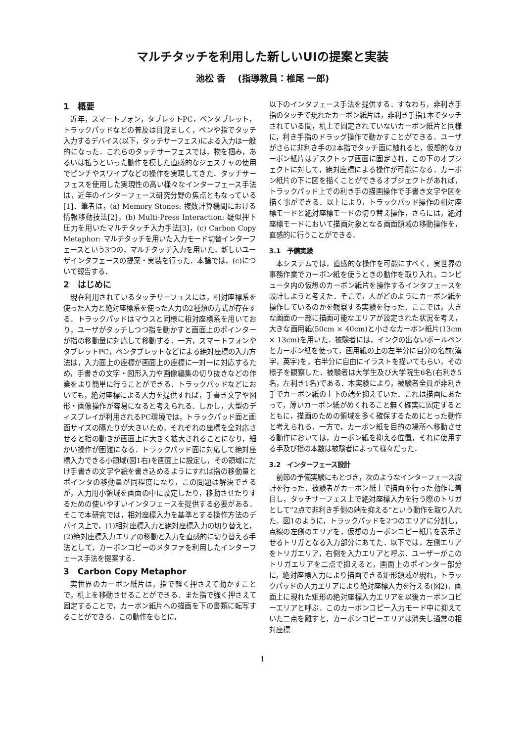マルチタッチを利用した新しいUIの提案と実装
池松 香　 (指導教員：椎尾 一郎)
1　概要
近年，スマートフォン，タブレットPC，ペンタブレット，トラックパッドなどの普及は目覚ましく，ペンや指でタッチ入力するデバイス(以下，タッチサーフェス)による入力は一般的になった．これらのタッチサーフェスでは，物を掴み，あるいは払うといった動作を模した直感的なジェスチャの使用でピンチやスワイプなどの操作を実現してきた．タッチサーフェスを使用した実現性の高い様々なインターフェース手法は，近年のインターフェース研究分野の焦点ともなっている[1]．筆者は，(a) Memory Stones: 複数計算機間における情報移動技法[2]，(b) Multi-Press Interaction: 疑似押下圧力を用いたマルチタッチ入力手法[3]，(c) Carbon Copy Metaphor: マルチタッチを用いた入力モード切替インターフェースという3つの，マルチタッチ入力を用いた，新しいユーザインタフェースの提案・実装を行った．本論では，(c)について報告する．
2　はじめに
現在利用されているタッチサーフェスには，相対座標系を使った入力と絶対座標系を使った入力の2種類の方式が存在する．トラックパッドはマウスと同様に相対座標系を用いており，ユーザがタッチしつつ指を動かすと画面上のポインターが指の移動量に対応して移動する．一方，スマートフォンやタブレットPC，ペンタブレットなどによる絶対座標の入力方法は，入力面上の座標が画面上の座標に一対一に対応するため，手書きの文字・図形入力や画像編集の切り抜きなどの作業をより簡単に行うことができる．トラックパッドなどにおいても，絶対座標による入力を提供すれば，手書き文字や図形・画像操作が容易になると考えられる．しかし，大型のディスプレイが利用されるPC環境では，トラックパッド面と画面サイズの隔たりが大きいため，それぞれの座標を全対応させると指の動きが画面上に大きく拡大されることになり，細かい操作が困難になる．トラックパッド面に対応して絶対座標入力できる小領域(図1右)を画面上に設定し，その領域にだけ手書きの文字や絵を書き込めるようにすれば指の移動量とポインタの移動量が同程度になり，この問題は解決できるが，入力用小領域を画面の中に設定したり，移動させたりするための使いやすいインタフェースを提供する必要がある．そこで本研究では，相対座標入力を基準とする操作方法のデバイス上で，(1)相対座標入力と絶対座標入力の切り替えと，(2)絶対座標入力エリアの移動と入力を直感的に切り替える手法として，カーボンコピーのメタファを利用したインターフェース手法を提案する．
3　Carbon Copy Metaphor
実世界のカーボン紙片は，指で軽く押さえて動かすことで，机上を移動させることができる．また指で強く押さえて固定することで，カーボン紙片への描画を下の書類に転写することができる．この動作をもとに，
以下のインタフェース手法を提供する．すなわち，非利き手指のタッチで現れたカーボン紙片は，非利き手指1本でタッチされている間，机上で固定されていないカーボン紙片と同様に，利き手指のドラッグ操作で動かすことができる．ユーザがさらに非利き手の2本指でタッチ面に触れると，仮想的なカーボン紙片はデスクトップ画面に固定され，この下のオブジェクトに対して，絶対座標による操作が可能になる．カーボン紙片の下に図を描くことができるオブジェクトがあれば，トラックパッド上での利き手の描画操作で手書き文字や図を描く事ができる．以上により，トラックパッド操作の相対座標モードと絶対座標モードの切り替え操作，さらには，絶対座標モードにおいて描画対象となる画面領域の移動操作を，直感的に行うことができる．
3.1　予備実験
本システムでは，直感的な操作を可能にすべく，実世界の事務作業でカーボン紙を使うときの動作を取り入れ，コンピュータ内の仮想のカーボン紙片を操作するインタフェースを設計しようと考えた．そこで，人がどのようにカーボン紙を操作しているのかを観察する実験を行った．ここでは，大きな画面の一部に描画可能なエリアが設定された状況を考え，大きな画用紙(50cm × 40cm)と小さなカーボン紙片(13cm × 13cm)を用いた．被験者には，インクの出ないボールペンとカーボン紙を使って，画用紙の上の左半分に自分の名前(漢字，英字)を，右半分に自由にイラストを描いてもらい，その様子を観察した．被験者は大学生及び大学院生6名(右利き5名，左利き1名)である．本実験により，被験者全員が非利き手でカーボン紙の上下の端を抑えていた．これは描画にあたって，薄いカーボン紙がめくれること無く確実に固定するとともに，描画のための領域を多く確保するためにとった動作と考えられる．一方で，カーボン紙を目的の場所へ移動させる動作においては，カーボン紙を抑える位置，それに使用する手及び指の本数は被験者によって様々だった．
3.2　インターフェース設計
前節の予備実験にもとづき，次のようなインターフェース設計を行った．被験者がカーボン紙上で描画を行った動作に着目し，タッチサーフェス上で絶対座標入力を行う際のトリガとして”2点で非利き手側の端を抑える“という動作を取り入れた．図1のように，トラックパッドを2つのエリアに分割し，点線の左側のエリアを，仮想のカーボンコピー紙片を表示させるトリガとなる入力部分にあてた．以下では，左側エリアをトリガエリア，右側を入力エリアと呼ぶ．ユーザーがこのトリガエリアを二点で抑えると，画面上のポインター部分に，絶対座標入力により描画できる矩形領域が現れ，トラックパッドの入力エリアにより絶対座標入力を行える(図2)．画面上に現れた矩形の絶対座標入力エリアを以後カーボンコピーエリアと呼ぶ．このカーボンコピー入力モード中に抑えていた二点を離すと，カーボンコピーエリアは消失し通常の相対座標
1